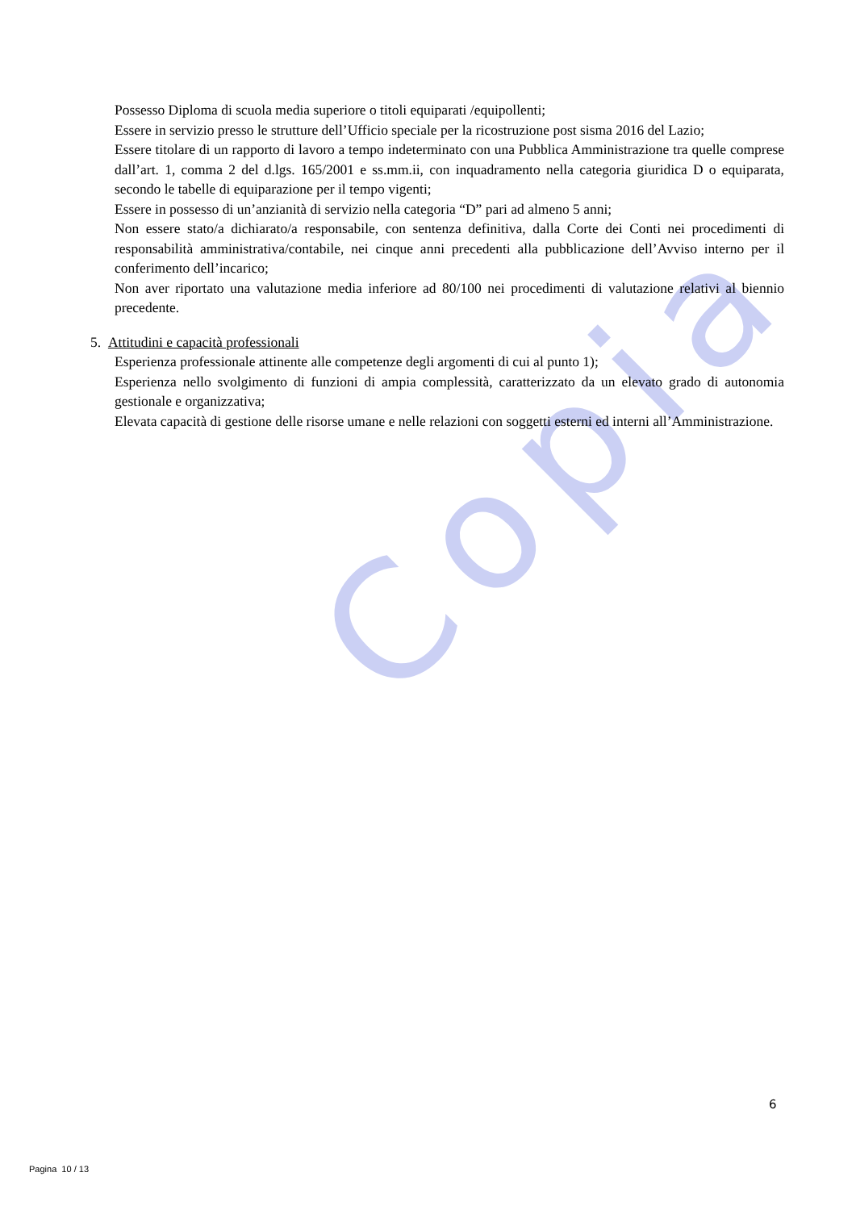Copia
Possesso Diploma di scuola media superiore o titoli equiparati /equipollenti;
Essere in servizio presso le strutture dell’Ufficio speciale per la ricostruzione post sisma 2016 del Lazio;
Essere titolare di un rapporto di lavoro a tempo indeterminato con una Pubblica Amministrazione tra quelle comprese dall’art. 1, comma 2 del d.lgs. 165/2001 e ss.mm.ii, con inquadramento nella categoria giuridica D o equiparata, secondo le tabelle di equiparazione per il tempo vigenti;
Essere in possesso di un’anzianità di servizio nella categoria “D” pari ad almeno 5 anni;
Non essere stato/a dichiarato/a responsabile, con sentenza definitiva, dalla Corte dei Conti nei procedimenti di responsabilità amministrativa/contabile, nei cinque anni precedenti alla pubblicazione dell’Avviso interno per il conferimento dell’incarico;
Non aver riportato una valutazione media inferiore ad 80/100 nei procedimenti di valutazione relativi al biennio precedente.
5. Attitudini e capacità professionali
Esperienza professionale attinente alle competenze degli argomenti di cui al punto 1);
Esperienza nello svolgimento di funzioni di ampia complessità, caratterizzato da un elevato grado di autonomia gestionale e organizzativa;
Elevata capacità di gestione delle risorse umane e nelle relazioni con soggetti esterni ed interni all’Amministrazione.
6
Pagina 10 / 13